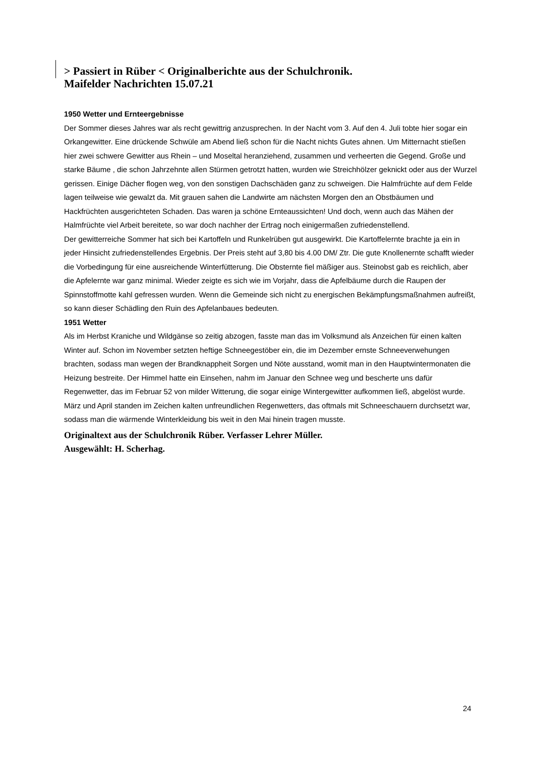> Passiert in Rüber < Originalberichte aus der Schulchronik.
Maifelder Nachrichten 15.07.21
1950 Wetter und Ernteergebnisse
Der Sommer dieses Jahres war als recht gewittrig anzusprechen. In der Nacht vom 3. Auf den 4. Juli tobte hier sogar ein Orkangewitter. Eine drückende Schwüle am Abend ließ schon für die Nacht nichts Gutes ahnen. Um Mitternacht stießen hier zwei schwere Gewitter aus Rhein – und Moseltal heranziehend, zusammen und verheerten die Gegend. Große und starke Bäume , die schon Jahrzehnte allen Stürmen getrotzt hatten, wurden wie Streichhölzer geknickt oder aus der Wurzel gerissen. Einige Dächer flogen weg, von den sonstigen Dachschäden ganz zu schweigen. Die Halmfrüchte auf dem Felde lagen teilweise wie gewalzt da. Mit grauen sahen die Landwirte am nächsten Morgen den an Obstbäumen und Hackfrüchten ausgerichteten Schaden. Das waren ja schöne Ernteaussichten! Und doch, wenn auch das Mähen der Halmfrüchte viel Arbeit bereitete, so war doch nachher der Ertrag noch einigermaßen zufriedenstellend.
Der gewitterreiche Sommer hat sich bei Kartoffeln und Runkelrüben gut ausgewirkt. Die Kartoffelernte brachte ja ein in jeder Hinsicht zufriedenstellendes Ergebnis. Der Preis steht auf 3,80 bis 4.00 DM/ Ztr. Die gute Knollenernte schafft wieder die Vorbedingung für eine ausreichende Winterfütterung. Die Obsternte fiel mäßiger aus. Steinobst gab es reichlich, aber die Apfelernte war ganz minimal. Wieder zeigte es sich wie im Vorjahr, dass die Apfelbäume durch die Raupen der Spinnstoffmotte kahl gefressen wurden. Wenn die Gemeinde sich nicht zu energischen Bekämpfungsmaßnahmen aufreißt, so kann dieser Schädling den Ruin des Apfelanbaues bedeuten.
1951 Wetter
Als im Herbst Kraniche und Wildgänse so zeitig abzogen, fasste man das im Volksmund als Anzeichen für einen kalten Winter auf. Schon im November setzten heftige Schneegestöber ein, die im Dezember ernste Schneeverwehungen brachten, sodass man wegen der Brandknappheit Sorgen und Nöte ausstand, womit man in den Hauptwintermonaten die Heizung bestreite. Der Himmel hatte ein Einsehen, nahm im Januar den Schnee weg und bescherte uns dafür Regenwetter, das im Februar 52 von milder Witterung, die sogar einige Wintergewitter aufkommen ließ, abgelöst wurde. März und April standen im Zeichen kalten unfreundlichen Regenwetters, das oftmals mit Schneeschauern durchsetzt war, sodass man die wärmende Winterkleidung bis weit in den Mai hinein tragen musste.
Originaltext aus der Schulchronik Rüber. Verfasser Lehrer Müller.
Ausgewählt: H. Scherhag.
24